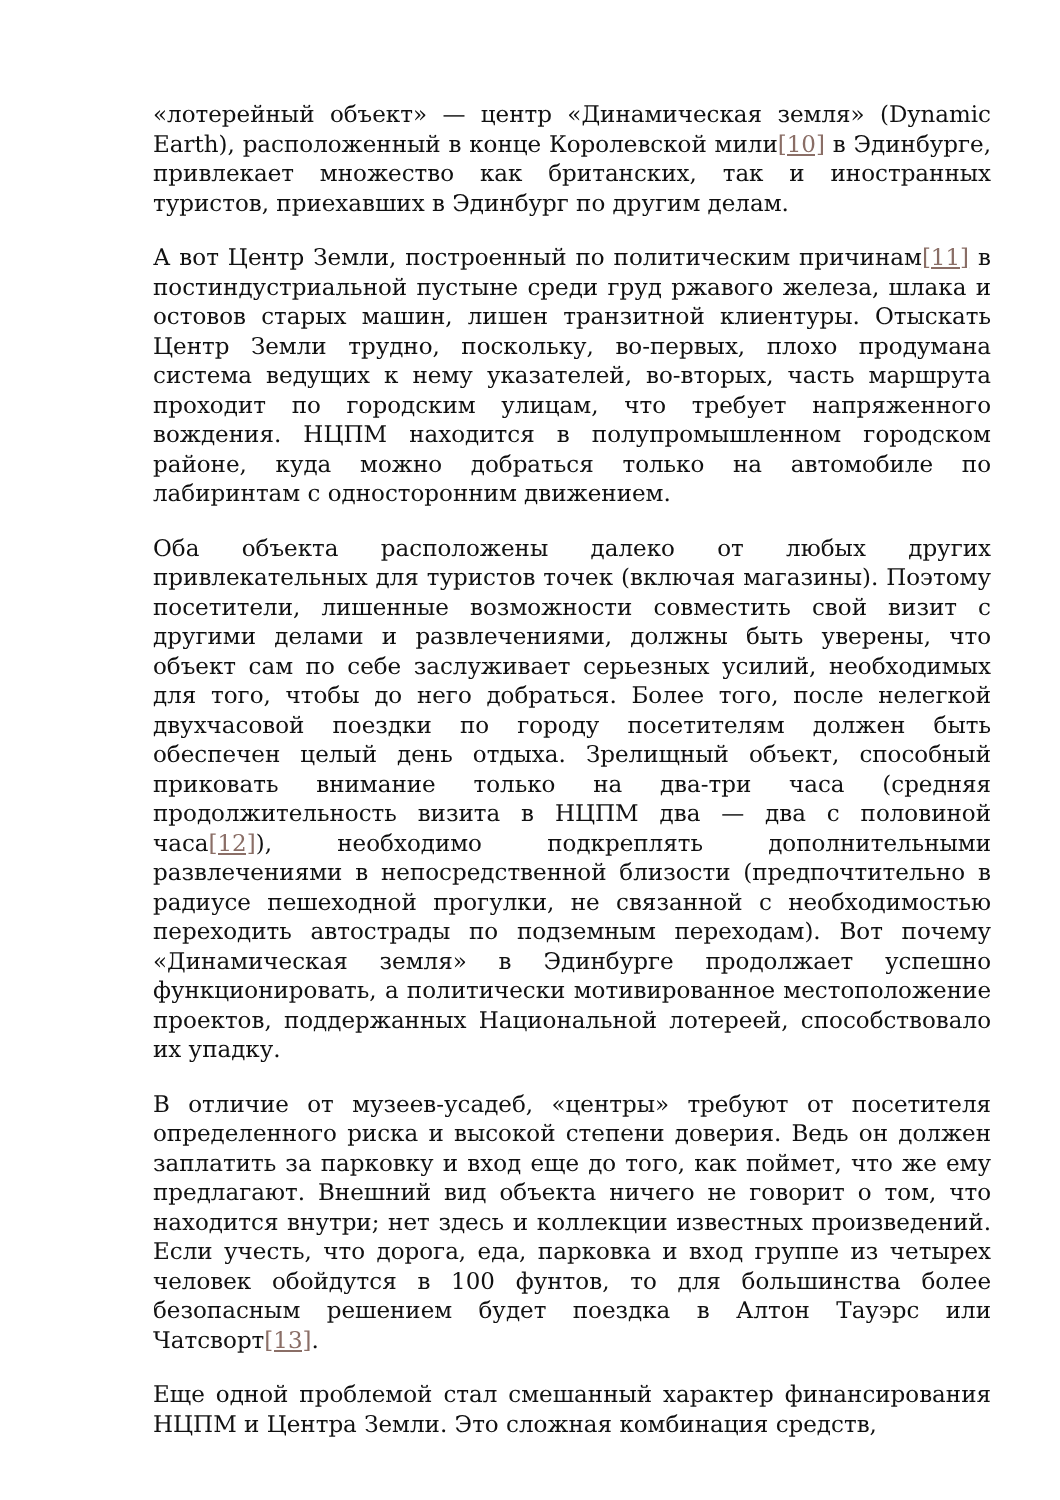«лотерейный объект» — центр «Динамическая земля» (Dynamic Earth), расположенный в конце Королевской мили[10] в Эдинбурге, привлекает множество как британских, так и иностранных туристов, приехавших в Эдинбург по другим делам.
А вот Центр Земли, построенный по политическим причинам[11] в постиндустриальной пустыне среди груд ржавого железа, шлака и остовов старых машин, лишен транзитной клиентуры. Отыскать Центр Земли трудно, поскольку, во-первых, плохо продумана система ведущих к нему указателей, во-вторых, часть маршрута проходит по городским улицам, что требует напряженного вождения. НЦПМ находится в полупромышленном городском районе, куда можно добраться только на автомобиле по лабиринтам с односторонним движением.
Оба объекта расположены далеко от любых других привлекательных для туристов точек (включая магазины). Поэтому посетители, лишенные возможности совместить свой визит с другими делами и развлечениями, должны быть уверены, что объект сам по себе заслуживает серьезных усилий, необходимых для того, чтобы до него добраться. Более того, после нелегкой двухчасовой поездки по городу посетителям должен быть обеспечен целый день отдыха. Зрелищный объект, способный приковать внимание только на два-три часа (средняя продолжительность визита в НЦПМ два — два с половиной часа[12]), необходимо подкреплять дополнительными развлечениями в непосредственной близости (предпочтительно в радиусе пешеходной прогулки, не связанной с необходимостью переходить автострады по подземным переходам). Вот почему «Динамическая земля» в Эдинбурге продолжает успешно функционировать, а политически мотивированное местоположение проектов, поддержанных Национальной лотереей, способствовало их упадку.
В отличие от музеев-усадеб, «центры» требуют от посетителя определенного риска и высокой степени доверия. Ведь он должен заплатить за парковку и вход еще до того, как поймет, что же ему предлагают. Внешний вид объекта ничего не говорит о том, что находится внутри; нет здесь и коллекции известных произведений. Если учесть, что дорога, еда, парковка и вход группе из четырех человек обойдутся в 100 фунтов, то для большинства более безопасным решением будет поездка в Алтон Тауэрс или Чатсворт[13].
Еще одной проблемой стал смешанный характер финансирования НЦПМ и Центра Земли. Это сложная комбинация средств,